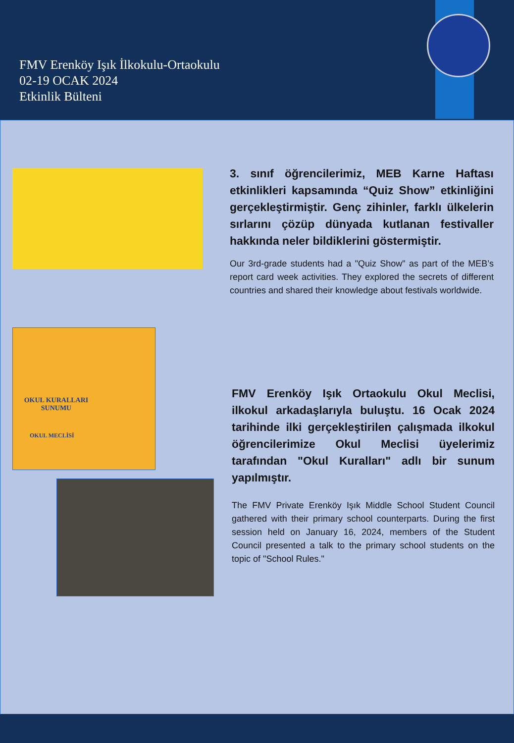FMV Erenköy Işık İlkokulu-Ortaokulu
02-19 OCAK 2024
Etkinlik Bülteni
3. sınıf öğrencilerimiz, MEB Karne Haftası etkinlikleri kapsamında “Quiz Show” etkinliğini gerçekleştirmiştir. Genç zihinler, farklı ülkelerin sırlarını çözüp dünyada kutlanan festivaller hakkında neler bildiklerini göstermiştir.
Our 3rd-grade students had a "Quiz Show" as part of the MEB’s report card week activities. They explored the secrets of different countries and shared their knowledge about festivals worldwide.
OKUL KURALLARI SUNUMU
OKUL MECLİSİ
FMV Erenköy Işık Ortaokulu Okul Meclisi, ilkokul arkadaşlarıyla buluştu. 16 Ocak 2024 tarihinde ilki gerçekleştirilen çalışmada ilkokul öğrencilerimize Okul Meclisi üyelerimiz tarafından "Okul Kuralları" adlı bir sunum yapılmıştır.
The FMV Private Erenköy Işık Middle School Student Council gathered with their primary school counterparts. During the first session held on January 16, 2024, members of the Student Council presented a talk to the primary school students on the topic of "School Rules."